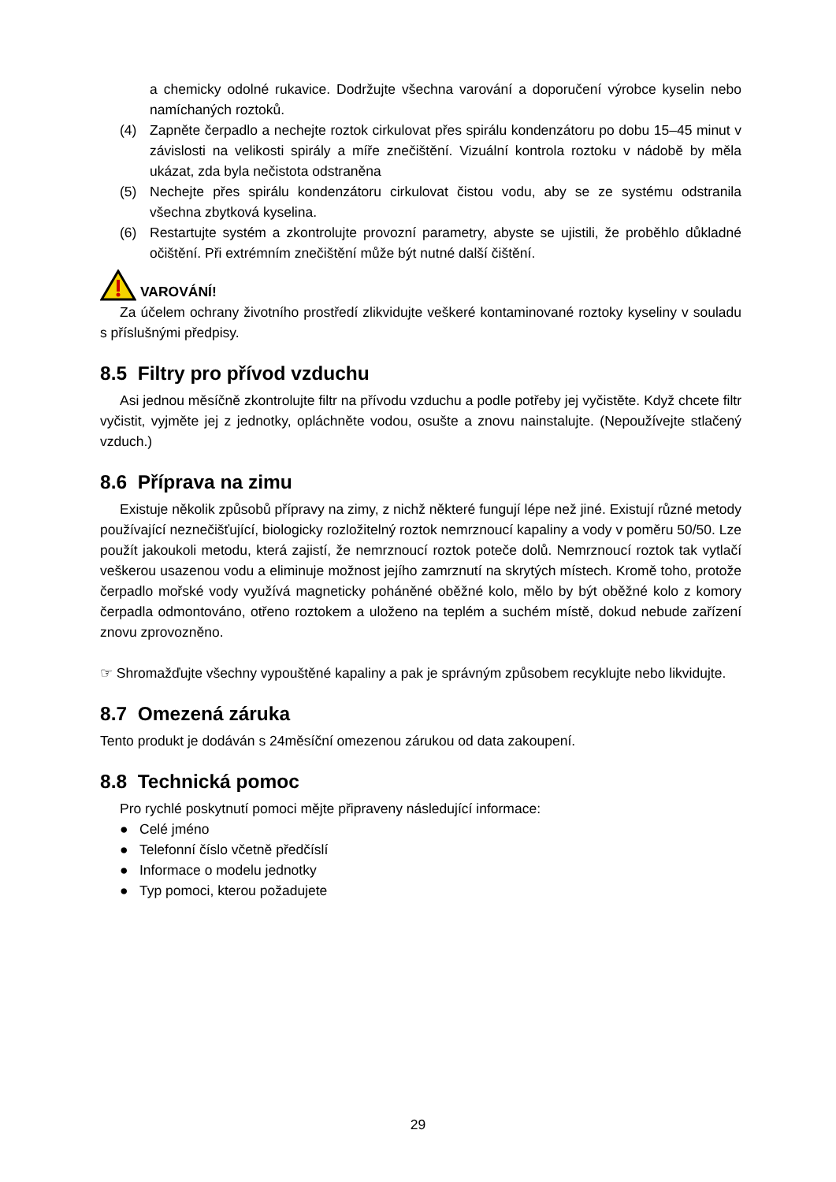a chemicky odolné rukavice. Dodržujte všechna varování a doporučení výrobce kyselin nebo namíchaných roztoků.
(4) Zapněte čerpadlo a nechejte roztok cirkulovat přes spirálu kondenzátoru po dobu 15–45 minut v závislosti na velikosti spirály a míře znečištění. Vizuální kontrola roztoku v nádobě by měla ukázat, zda byla nečistota odstraněna
(5) Nechejte přes spirálu kondenzátoru cirkulovat čistou vodu, aby se ze systému odstranila všechna zbytková kyselina.
(6) Restartujte systém a zkontrolujte provozní parametry, abyste se ujistili, že proběhlo důkladné očištění. Při extrémním znečištění může být nutné další čištění.
VAROVÁNÍ!
Za účelem ochrany životního prostředí zlikvidujte veškeré kontaminované roztoky kyseliny v souladu s příslušnými předpisy.
8.5 Filtry pro přívod vzduchu
Asi jednou měsíčně zkontrolujte filtr na přívodu vzduchu a podle potřeby jej vyčistěte. Když chcete filtr vyčistit, vyjměte jej z jednotky, opláchněte vodou, osušte a znovu nainstalujte. (Nepoužívejte stlačený vzduch.)
8.6 Příprava na zimu
Existuje několik způsobů přípravy na zimy, z nichž některé fungují lépe než jiné. Existují různé metody používající neznečišťující, biologicky rozložitelný roztok nemrznoucí kapaliny a vody v poměru 50/50. Lze použít jakoukoli metodu, která zajistí, že nemrznoucí roztok poteče dolů. Nemrznoucí roztok tak vytlačí veškerou usazenou vodu a eliminuje možnost jejího zamrznutí na skrytých místech. Kromě toho, protože čerpadlo mořské vody využívá magneticky poháněné oběžné kolo, mělo by být oběžné kolo z komory čerpadla odmontováno, otřeno roztokem a uloženo na teplém a suchém místě, dokud nebude zařízení znovu zprovozněno.
☞ Shromažďujte všechny vypouštěné kapaliny a pak je správným způsobem recyklujte nebo likvidujte.
8.7 Omezená záruka
Tento produkt je dodáván s 24měsíční omezenou zárukou od data zakoupení.
8.8 Technická pomoc
Pro rychlé poskytnutí pomoci mějte připraveny následující informace:
● Celé jméno
● Telefonní číslo včetně předčíslí
● Informace o modelu jednotky
● Typ pomoci, kterou požadujete
29